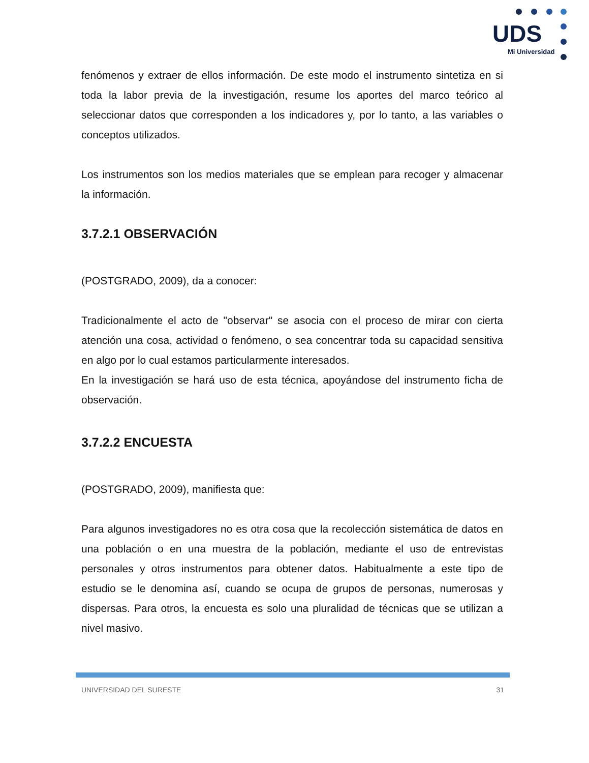UDS
Mi Universidad
fenómenos y extraer de ellos información. De este modo el instrumento sintetiza en si toda la labor previa de la investigación, resume los aportes del marco teórico al seleccionar datos que corresponden a los indicadores y, por lo tanto, a las variables o conceptos utilizados.
Los instrumentos son los medios materiales que se emplean para recoger y almacenar la información.
3.7.2.1 OBSERVACIÓN
(POSTGRADO, 2009), da a conocer:
Tradicionalmente el acto de "observar" se asocia con el proceso de mirar con cierta atención una cosa, actividad o fenómeno, o sea concentrar toda su capacidad sensitiva en algo por lo cual estamos particularmente interesados.
En la investigación se hará uso de esta técnica, apoyándose del instrumento ficha de observación.
3.7.2.2 ENCUESTA
(POSTGRADO, 2009), manifiesta que:
Para algunos investigadores no es otra cosa que la recolección sistemática de datos en una población o en una muestra de la población, mediante el uso de entrevistas personales y otros instrumentos para obtener datos. Habitualmente a este tipo de estudio se le denomina así, cuando se ocupa de grupos de personas, numerosas y dispersas. Para otros, la encuesta es solo una pluralidad de técnicas que se utilizan a nivel masivo.
UNIVERSIDAD DEL SURESTE 31